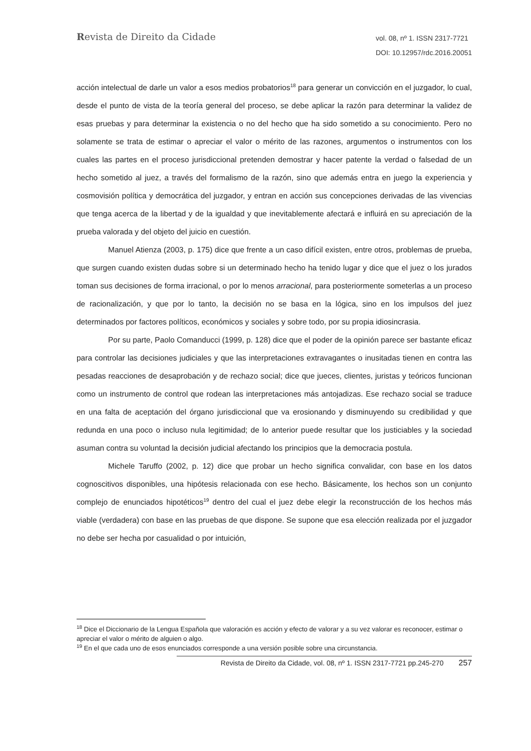Revista de Direito da Cidade
vol. 08, nº 1. ISSN 2317-7721
DOI: 10.12957/rdc.2016.20051
acción intelectual de darle un valor a esos medios probatorios<sup>18</sup> para generar un convicción en el juzgador, lo cual, desde el punto de vista de la teoría general del proceso, se debe aplicar la razón para determinar la validez de esas pruebas y para determinar la existencia o no del hecho que ha sido sometido a su conocimiento. Pero no solamente se trata de estimar o apreciar el valor o mérito de las razones, argumentos o instrumentos con los cuales las partes en el proceso jurisdiccional pretenden demostrar y hacer patente la verdad o falsedad de un hecho sometido al juez, a través del formalismo de la razón, sino que además entra en juego la experiencia y cosmovisión política y democrática del juzgador, y entran en acción sus concepciones derivadas de las vivencias que tenga acerca de la libertad y de la igualdad y que inevitablemente afectará e influirá en su apreciación de la prueba valorada y del objeto del juicio en cuestión.
Manuel Atienza (2003, p. 175) dice que frente a un caso difícil existen, entre otros, problemas de prueba, que surgen cuando existen dudas sobre si un determinado hecho ha tenido lugar y dice que el juez o los jurados toman sus decisiones de forma irracional, o por lo menos arracional, para posteriormente someterlas a un proceso de racionalización, y que por lo tanto, la decisión no se basa en la lógica, sino en los impulsos del juez determinados por factores políticos, económicos y sociales y sobre todo, por su propia idiosincrasia.
Por su parte, Paolo Comanducci (1999, p. 128) dice que el poder de la opinión parece ser bastante eficaz para controlar las decisiones judiciales y que las interpretaciones extravagantes o inusitadas tienen en contra las pesadas reacciones de desaprobación y de rechazo social; dice que jueces, clientes, juristas y teóricos funcionan como un instrumento de control que rodean las interpretaciones más antojadizas. Ese rechazo social se traduce en una falta de aceptación del órgano jurisdiccional que va erosionando y disminuyendo su credibilidad y que redunda en una poco o incluso nula legitimidad; de lo anterior puede resultar que los justiciables y la sociedad asuman contra su voluntad la decisión judicial afectando los principios que la democracia postula.
Michele Taruffo (2002, p. 12) dice que probar un hecho significa convalidar, con base en los datos cognoscitivos disponibles, una hipótesis relacionada con ese hecho. Básicamente, los hechos son un conjunto complejo de enunciados hipotéticos<sup>19</sup> dentro del cual el juez debe elegir la reconstrucción de los hechos más viable (verdadera) con base en las pruebas de que dispone. Se supone que esa elección realizada por el juzgador no debe ser hecha por casualidad o por intuición,
<sup>18</sup> Dice el Diccionario de la Lengua Española que valoración es acción y efecto de valorar y a su vez valorar es reconocer, estimar o apreciar el valor o mérito de alguien o algo.
<sup>19</sup> En el que cada uno de esos enunciados corresponde a una versión posible sobre una circunstancia.
Revista de Direito da Cidade, vol. 08, nº 1. ISSN 2317-7721 pp.245-270 257